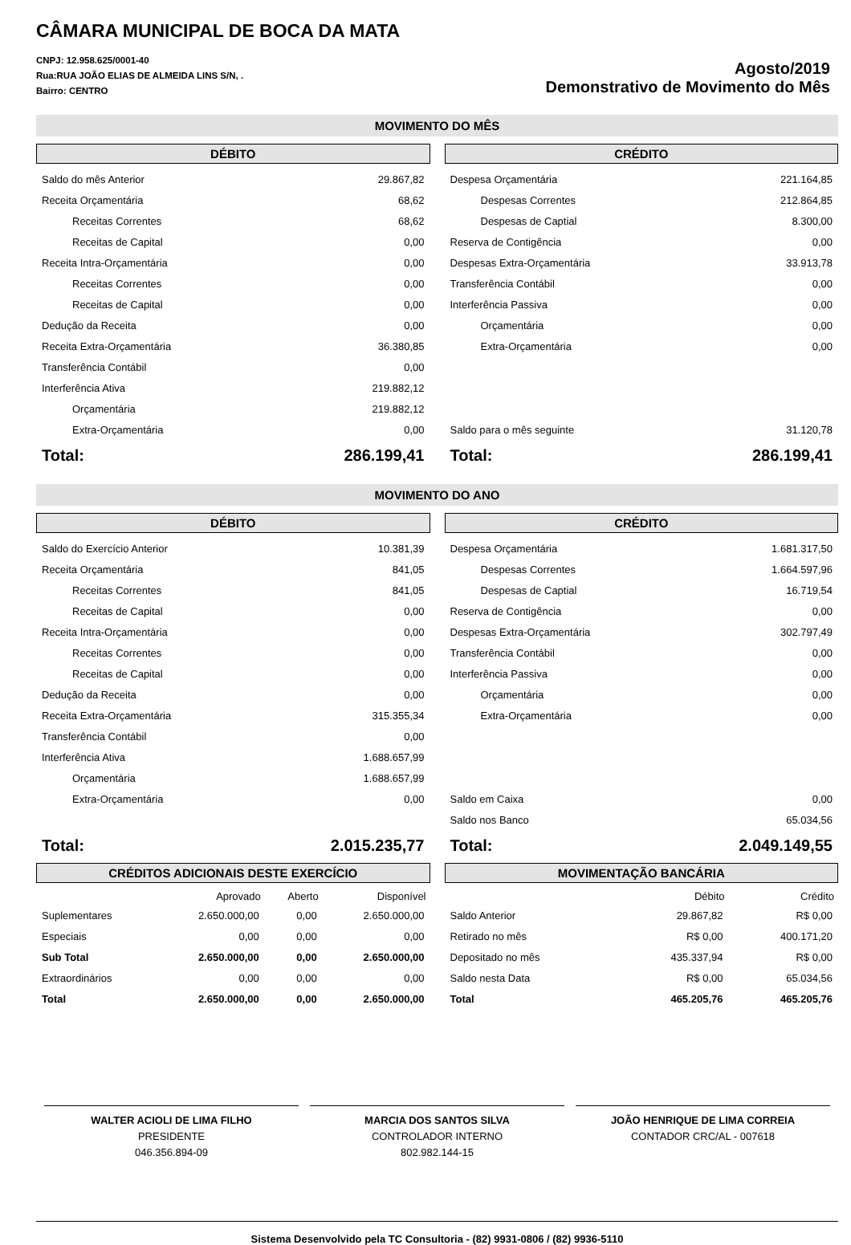CÂMARA MUNICIPAL DE BOCA DA MATA
CNPJ: 12.958.625/0001-40
Rua:RUA JOÃO ELIAS DE ALMEIDA LINS S/N, .
Bairro: CENTRO
Agosto/2019
Demonstrativo de Movimento do Mês
MOVIMENTO DO MÊS
DÉBITO
| Saldo do mês Anterior | 29.867,82 |
| Receita Orçamentária | 68,62 |
| Receitas Correntes | 68,62 |
| Receitas de Capital | 0,00 |
| Receita Intra-Orçamentária | 0,00 |
| Receitas Correntes | 0,00 |
| Receitas de Capital | 0,00 |
| Dedução da Receita | 0,00 |
| Receita Extra-Orçamentária | 36.380,85 |
| Transferência Contábil | 0,00 |
| Interferência Ativa | 219.882,12 |
| Orçamentária | 219.882,12 |
| Extra-Orçamentária | 0,00 |
| Total: | 286.199,41 |
CRÉDITO
| Despesa Orçamentária | 221.164,85 |
| Despesas Correntes | 212.864,85 |
| Despesas de Captial | 8.300,00 |
| Reserva de Contigência | 0,00 |
| Despesas Extra-Orçamentária | 33.913,78 |
| Transferência Contábil | 0,00 |
| Interferência Passiva | 0,00 |
| Orçamentária | 0,00 |
| Extra-Orçamentária | 0,00 |
| Saldo para o mês seguinte | 31.120,78 |
| Total: | 286.199,41 |
MOVIMENTO DO ANO
DÉBITO
| Saldo do Exercício Anterior | 10.381,39 |
| Receita Orçamentária | 841,05 |
| Receitas Correntes | 841,05 |
| Receitas de Capital | 0,00 |
| Receita Intra-Orçamentária | 0,00 |
| Receitas Correntes | 0,00 |
| Receitas de Capital | 0,00 |
| Dedução da Receita | 0,00 |
| Receita Extra-Orçamentária | 315.355,34 |
| Transferência Contábil | 0,00 |
| Interferência Ativa | 1.688.657,99 |
| Orçamentária | 1.688.657,99 |
| Extra-Orçamentária | 0,00 |
| Total: | 2.015.235,77 |
CRÉDITO
| Despesa Orçamentária | 1.681.317,50 |
| Despesas Correntes | 1.664.597,96 |
| Despesas de Captial | 16.719,54 |
| Reserva de Contigência | 0,00 |
| Despesas Extra-Orçamentária | 302.797,49 |
| Transferência Contábil | 0,00 |
| Interferência Passiva | 0,00 |
| Orçamentária | 0,00 |
| Extra-Orçamentária | 0,00 |
| Saldo em Caixa | 0,00 |
| Saldo nos Banco | 65.034,56 |
| Total: | 2.049.149,55 |
CRÉDITOS ADICIONAIS DESTE EXERCÍCIO
| | Aprovado | Aberto | Disponível |
| --- | --- | --- | --- |
| Suplementares | 2.650.000,00 | 0,00 | 2.650.000,00 |
| Especiais | 0,00 | 0,00 | 0,00 |
| Sub Total | 2.650.000,00 | 0,00 | 2.650.000,00 |
| Extraordinários | 0,00 | 0,00 | 0,00 |
| Total | 2.650.000,00 | 0,00 | 2.650.000,00 |
MOVIMENTAÇÃO BANCÁRIA
| | Débito | Crédito |
| --- | --- | --- |
| Saldo Anterior | 29.867,82 | R$ 0,00 |
| Retirado no mês | R$ 0,00 | 400.171,20 |
| Depositado no mês | 435.337,94 | R$ 0,00 |
| Saldo nesta Data | R$ 0,00 | 65.034,56 |
| Total | 465.205,76 | 465.205,76 |
WALTER ACIOLI DE LIMA FILHO
PRESIDENTE
046.356.894-09
MARCIA DOS SANTOS SILVA
CONTROLADOR INTERNO
802.982.144-15
JOÃO HENRIQUE DE LIMA CORREIA
CONTADOR CRC/AL - 007618
Sistema Desenvolvido pela TC Consultoria - (82) 9931-0806 / (82) 9936-5110